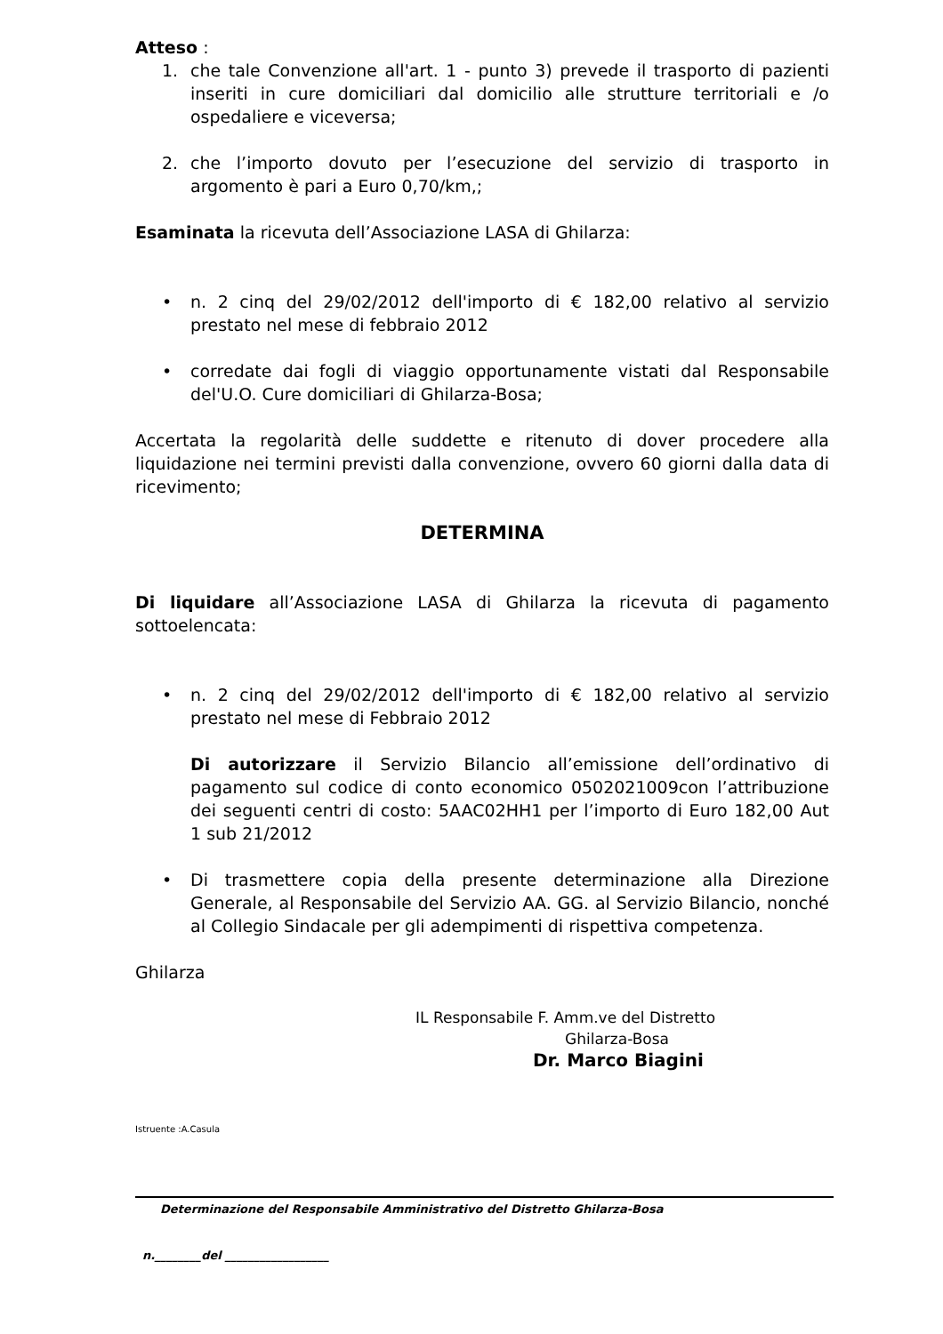Atteso :
1. che tale Convenzione all'art. 1 - punto 3) prevede il trasporto di pazienti inseriti in cure domiciliari dal domicilio alle strutture territoriali e /o ospedaliere e viceversa;
2. che l’importo dovuto per l’esecuzione del servizio di trasporto in argomento è pari a Euro 0,70/km,;
Esaminata la ricevuta dell’Associazione LASA di Ghilarza:
• n. 2 cinq del 29/02/2012 dell'importo di € 182,00 relativo al servizio prestato nel mese di febbraio 2012
• corredate dai fogli di viaggio opportunamente vistati dal Responsabile del'U.O. Cure domiciliari di Ghilarza-Bosa;
Accertata la regolarità delle suddette e ritenuto di dover procedere alla liquidazione nei termini previsti dalla convenzione, ovvero 60 giorni dalla data di ricevimento;
DETERMINA
Di liquidare all’Associazione LASA di Ghilarza la ricevuta di pagamento sottoelencata:
• n. 2 cinq del 29/02/2012 dell'importo di € 182,00 relativo al servizio prestato nel mese di Febbraio 2012
Di autorizzare il Servizio Bilancio all’emissione dell’ordinativo di pagamento sul codice di conto economico 0502021009con l’attribuzione dei seguenti centri di costo: 5AAC02HH1 per l’importo di Euro 182,00 Aut 1 sub 21/2012
• Di trasmettere copia della presente determinazione alla Direzione Generale, al Responsabile del Servizio AA. GG. al Servizio Bilancio, nonché al Collegio Sindacale per gli adempimenti di rispettiva competenza.
Ghilarza
IL Responsabile F. Amm.ve del Distretto
Ghilarza-Bosa
Dr. Marco Biagini
Istruente :A.Casula
Determinazione del Responsabile Amministrativo del Distretto Ghilarza-Bosa
n.________del __________________